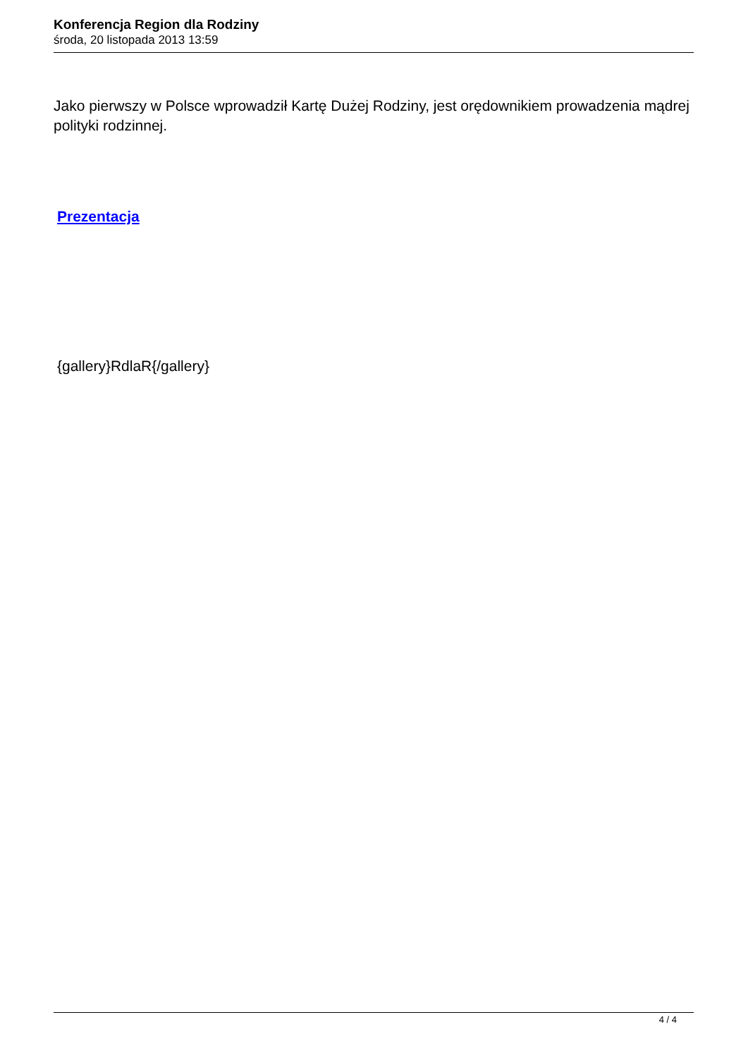Konferencja Region dla Rodziny
środa, 20 listopada 2013 13:59
Jako pierwszy w Polsce wprowadził Kartę Dużej Rodziny, jest orędownikiem prowadzenia mądrej polityki rodzinnej.
Prezentacja
{gallery}RdlaR{/gallery}
4 / 4